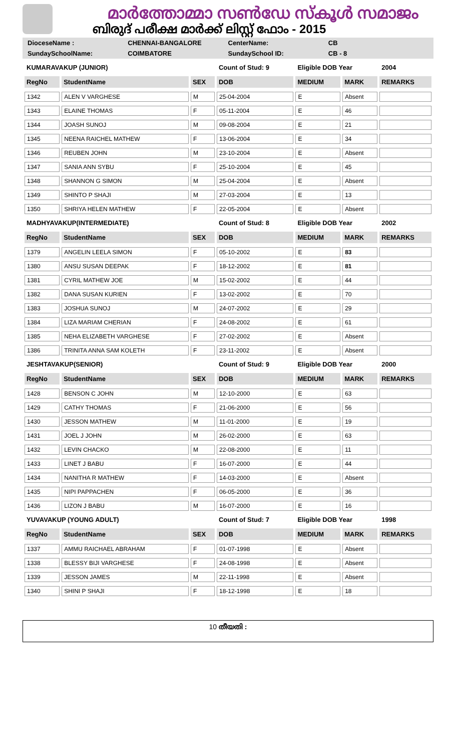മാർത്തോമ്മാ സൺഡേ സ്കൂൾ സമാജം
ബിരുദ് പരീക്ഷ മാർക്ക് ലിസ്റ്റ് ഫോം - 2015
DioceseName : CHENNAI-BANGALORE CenterName: CB
SundaySchoolName: COIMBATORE SundaySchool ID: CB - 8
| KUMARAVAKUP (JUNIOR) | | | Count of Stud: 9 | Eligible DOB Year | | 2004 |
| RegNo | StudentName | SEX | DOB | MEDIUM | MARK | REMARKS |
| 1342 | ALEN V VARGHESE | M | 25-04-2004 | E | Absent | |
| 1343 | ELAINE THOMAS | F | 05-11-2004 | E | 46 | |
| 1344 | JOASH SUNOJ | M | 09-08-2004 | E | 21 | |
| 1345 | NEENA RAICHEL MATHEW | F | 13-06-2004 | E | 34 | |
| 1346 | REUBEN JOHN | M | 23-10-2004 | E | Absent | |
| 1347 | SANIA ANN SYBU | F | 25-10-2004 | E | 45 | |
| 1348 | SHANNON G SIMON | M | 25-04-2004 | E | Absent | |
| 1349 | SHINTO P SHAJI | M | 27-03-2004 | E | 13 | |
| 1350 | SHRIYA HELEN MATHEW | F | 22-05-2004 | E | Absent | |
| MADHYAVAKUP(INTERMEDIATE) | | | Count of Stud: 8 | Eligible DOB Year | | 2002 |
| RegNo | StudentName | SEX | DOB | MEDIUM | MARK | REMARKS |
| 1379 | ANGELIN LEELA SIMON | F | 05-10-2002 | E | 83 | |
| 1380 | ANSU SUSAN DEEPAK | F | 18-12-2002 | E | 81 | |
| 1381 | CYRIL MATHEW JOE | M | 15-02-2002 | E | 44 | |
| 1382 | DANA SUSAN KURIEN | F | 13-02-2002 | E | 70 | |
| 1383 | JOSHUA SUNOJ | M | 24-07-2002 | E | 29 | |
| 1384 | LIZA MARIAM CHERIAN | F | 24-08-2002 | E | 61 | |
| 1385 | NEHA ELIZABETH VARGHESE | F | 27-02-2002 | E | Absent | |
| 1386 | TRINITA ANNA SAM KOLETH | F | 23-11-2002 | E | Absent | |
| JESHTAVAKUP(SENIOR) | | | Count of Stud: 9 | Eligible DOB Year | | 2000 |
| RegNo | StudentName | SEX | DOB | MEDIUM | MARK | REMARKS |
| 1428 | BENSON C JOHN | M | 12-10-2000 | E | 63 | |
| 1429 | CATHY THOMAS | F | 21-06-2000 | E | 56 | |
| 1430 | JESSON MATHEW | M | 11-01-2000 | E | 19 | |
| 1431 | JOEL J JOHN | M | 26-02-2000 | E | 63 | |
| 1432 | LEVIN CHACKO | M | 22-08-2000 | E | 11 | |
| 1433 | LINET J BABU | F | 16-07-2000 | E | 44 | |
| 1434 | NANITHA R MATHEW | F | 14-03-2000 | E | Absent | |
| 1435 | NIPI PAPPACHEN | F | 06-05-2000 | E | 36 | |
| 1436 | LIZON J BABU | M | 16-07-2000 | E | 16 | |
| YUVAVAKUP (YOUNG ADULT) | | | Count of Stud: 7 | Eligible DOB Year | | 1998 |
| RegNo | StudentName | SEX | DOB | MEDIUM | MARK | REMARKS |
| 1337 | AMMU RAICHAEL ABRAHAM | F | 01-07-1998 | E | Absent | |
| 1338 | BLESSY BIJI VARGHESE | F | 24-08-1998 | E | Absent | |
| 1339 | JESSON JAMES | M | 22-11-1998 | E | Absent | |
| 1340 | SHINI P SHAJI | F | 18-12-1998 | E | 18 | |
10 തീയതി :